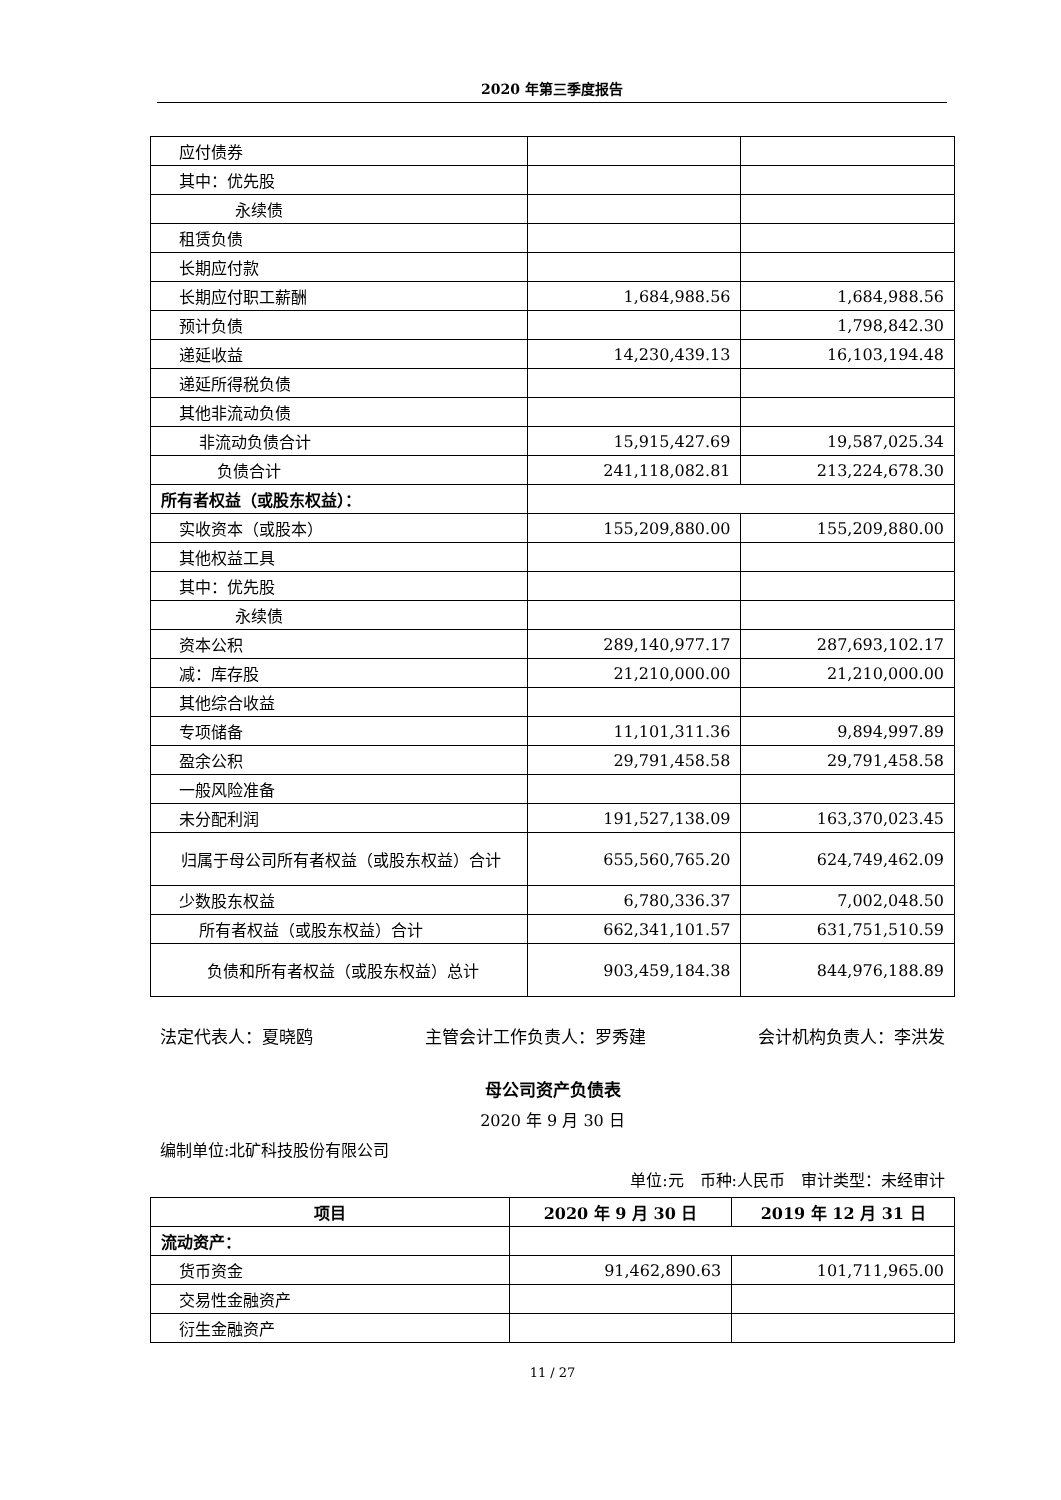2020 年第三季度报告
| 应付债券 | | |
| 其中：优先股 | | |
| 永续债 | | |
| 租赁负债 | | |
| 长期应付款 | | |
| 长期应付职工薪酬 | 1,684,988.56 | 1,684,988.56 |
| 预计负债 | | 1,798,842.30 |
| 递延收益 | 14,230,439.13 | 16,103,194.48 |
| 递延所得税负债 | | |
| 其他非流动负债 | | |
| 非流动负债合计 | 15,915,427.69 | 19,587,025.34 |
| 负债合计 | 241,118,082.81 | 213,224,678.30 |
| 所有者权益（或股东权益）： | | |
| 实收资本（或股本） | 155,209,880.00 | 155,209,880.00 |
| 其他权益工具 | | |
| 其中：优先股 | | |
| 永续债 | | |
| 资本公积 | 289,140,977.17 | 287,693,102.17 |
| 减：库存股 | 21,210,000.00 | 21,210,000.00 |
| 其他综合收益 | | |
| 专项储备 | 11,101,311.36 | 9,894,997.89 |
| 盈余公积 | 29,791,458.58 | 29,791,458.58 |
| 一般风险准备 | | |
| 未分配利润 | 191,527,138.09 | 163,370,023.45 |
| 归属于母公司所有者权益（或股东权益）合计 | 655,560,765.20 | 624,749,462.09 |
| 少数股东权益 | 6,780,336.37 | 7,002,048.50 |
| 所有者权益（或股东权益）合计 | 662,341,101.57 | 631,751,510.59 |
| 负债和所有者权益（或股东权益）总计 | 903,459,184.38 | 844,976,188.89 |
法定代表人：夏晓鸥 主管会计工作负责人：罗秀建 会计机构负责人：李洪发
母公司资产负债表
2020 年 9 月 30 日
编制单位:北矿科技股份有限公司
单位:元　币种:人民币　审计类型：未经审计
| 项目 | 2020 年 9 月 30 日 | 2019 年 12 月 31 日 |
| --- | --- | --- |
| 流动资产： | | |
| 货币资金 | 91,462,890.63 | 101,711,965.00 |
| 交易性金融资产 | | |
| 衍生金融资产 | | |
11 / 27